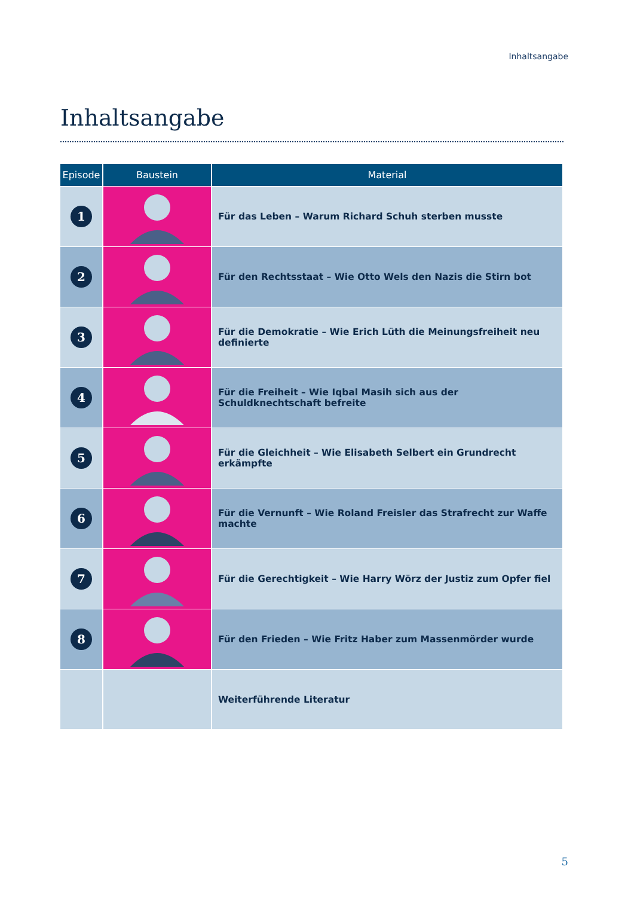Inhaltsangabe
Inhaltsangabe
| Episode | Baustein | Material |
| --- | --- | --- |
| 1 | | Für das Leben – Warum Richard Schuh sterben musste |
| 2 | | Für den Rechtsstaat – Wie Otto Wels den Nazis die Stirn bot |
| 3 | | Für die Demokratie – Wie Erich Lüth die Meinungsfreiheit neu definierte |
| 4 | | Für die Freiheit – Wie Iqbal Masih sich aus der Schuldknechtschaft befreite |
| 5 | | Für die Gleichheit – Wie Elisabeth Selbert ein Grundrecht erkämpfte |
| 6 | | Für die Vernunft – Wie Roland Freisler das Strafrecht zur Waffe machte |
| 7 | | Für die Gerechtigkeit – Wie Harry Wörz der Justiz zum Opfer fiel |
| 8 | | Für den Frieden – Wie Fritz Haber zum Massenmörder wurde |
| | | Weiterführende Literatur |
5